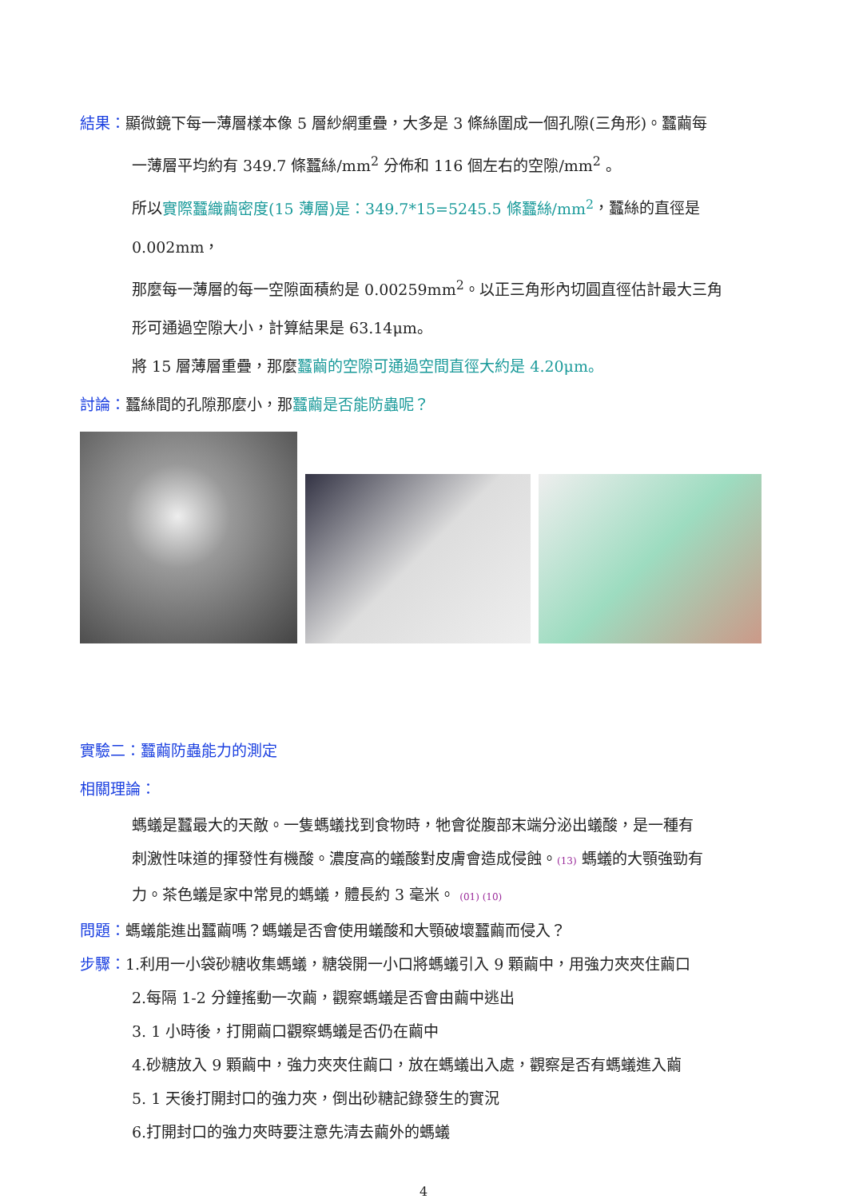結果：顯微鏡下每一薄層樣本像 5 層紗網重疊，大多是 3 條絲圍成一個孔隙(三角形)。蠶繭每
一薄層平均約有 349.7 條蠶絲/mm<sup>2</sup> 分佈和 116 個左右的空隙/mm<sup>2</sup> 。
所以實際蠶織繭密度(15 薄層)是：349.7*15=5245.5 條蠶絲/mm<sup>2</sup>，蠶絲的直徑是 0.002mm，
那麼每一薄層的每一空隙面積約是 0.00259mm<sup>2</sup>。以正三角形內切圓直徑估計最大三角
形可通過空隙大小，計算結果是 63.14μm。
將 15 層薄層重疊，那麼蠶繭的空隙可通過空間直徑大約是 4.20μm。
討論：蠶絲間的孔隙那麼小，那蠶繭是否能防蟲呢？
實驗二：蠶繭防蟲能力的測定
相關理論：
螞蟻是蠶最大的天敵。一隻螞蟻找到食物時，牠會從腹部末端分泌出蟻酸，是一種有
刺激性味道的揮發性有機酸。濃度高的蟻酸對皮膚會造成侵蝕。(13) 螞蟻的大顎強勁有
力。茶色蟻是家中常見的螞蟻，體長約 3 毫米。 (01) (10)
問題：螞蟻能進出蠶繭嗎？螞蟻是否會使用蟻酸和大顎破壞蠶繭而侵入？
步驟：1.利用一小袋砂糖收集螞蟻，糖袋開一小口將螞蟻引入 9 顆繭中，用強力夾夾住繭口
2.每隔 1-2 分鐘搖動一次繭，觀察螞蟻是否會由繭中逃出
3. 1 小時後，打開繭口觀察螞蟻是否仍在繭中
4.砂糖放入 9 顆繭中，強力夾夾住繭口，放在螞蟻出入處，觀察是否有螞蟻進入繭
5. 1 天後打開封口的強力夾，倒出砂糖記錄發生的實況
6.打開封口的強力夾時要注意先清去繭外的螞蟻
4